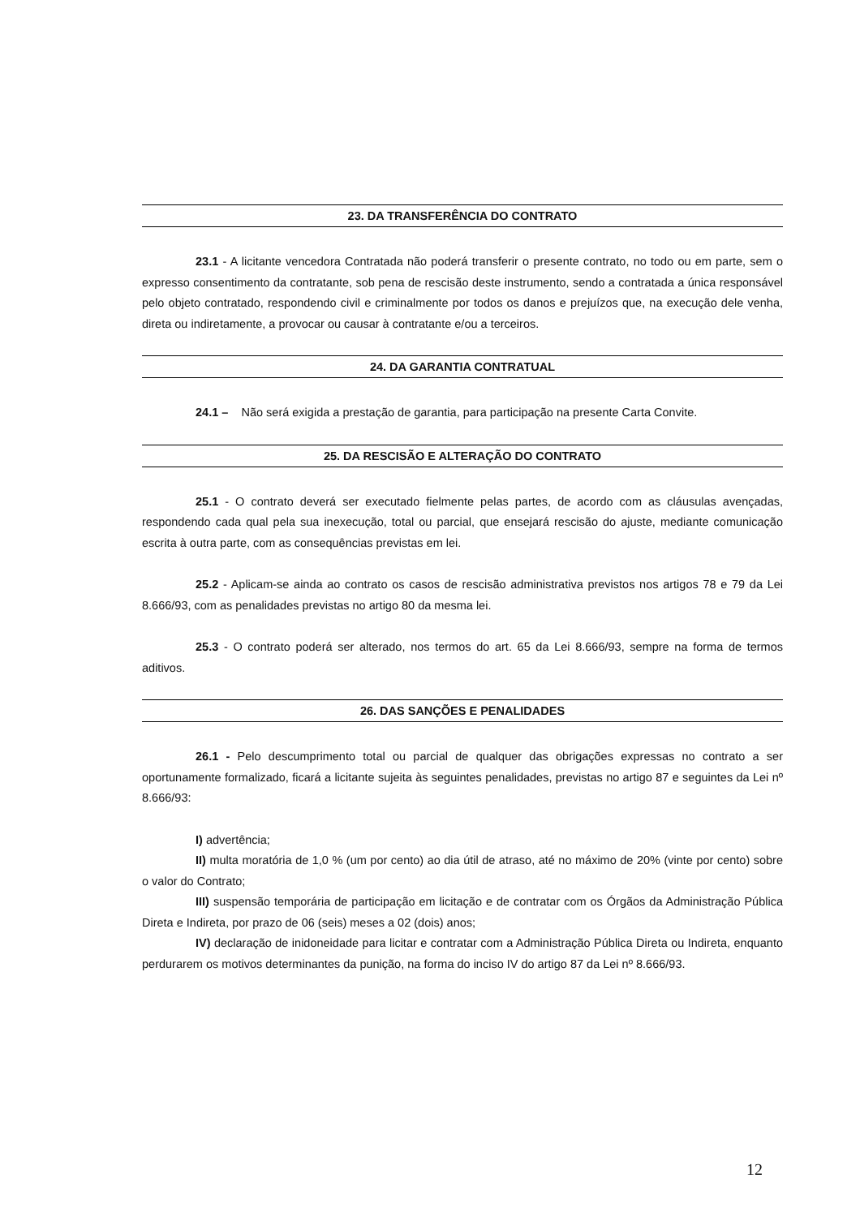23. DA TRANSFERÊNCIA DO CONTRATO
23.1 - A licitante vencedora Contratada não poderá transferir o presente contrato, no todo ou em parte, sem o expresso consentimento da contratante, sob pena de rescisão deste instrumento, sendo a contratada a única responsável pelo objeto contratado, respondendo civil e criminalmente por todos os danos e prejuízos que, na execução dele venha, direta ou indiretamente, a provocar ou causar à contratante e/ou a terceiros.
24. DA GARANTIA CONTRATUAL
24.1 – Não será exigida a prestação de garantia, para participação na presente Carta Convite.
25. DA RESCISÃO E ALTERAÇÃO DO CONTRATO
25.1 - O contrato deverá ser executado fielmente pelas partes, de acordo com as cláusulas avençadas, respondendo cada qual pela sua inexecução, total ou parcial, que ensejará rescisão do ajuste, mediante comunicação escrita à outra parte, com as consequências previstas em lei.
25.2 - Aplicam-se ainda ao contrato os casos de rescisão administrativa previstos nos artigos 78 e 79 da Lei 8.666/93, com as penalidades previstas no artigo 80 da mesma lei.
25.3 - O contrato poderá ser alterado, nos termos do art. 65 da Lei 8.666/93, sempre na forma de termos aditivos.
26. DAS SANÇÕES E PENALIDADES
26.1 - Pelo descumprimento total ou parcial de qualquer das obrigações expressas no contrato a ser oportunamente formalizado, ficará a licitante sujeita às seguintes penalidades, previstas no artigo 87 e seguintes da Lei nº 8.666/93:
I) advertência;
II) multa moratória de 1,0 % (um por cento) ao dia útil de atraso, até no máximo de 20% (vinte por cento) sobre o valor do Contrato;
III) suspensão temporária de participação em licitação e de contratar com os Órgãos da Administração Pública Direta e Indireta, por prazo de 06 (seis) meses a 02 (dois) anos;
IV) declaração de inidoneidade para licitar e contratar com a Administração Pública Direta ou Indireta, enquanto perdurarem os motivos determinantes da punição, na forma do inciso IV do artigo 87 da Lei nº 8.666/93.
12